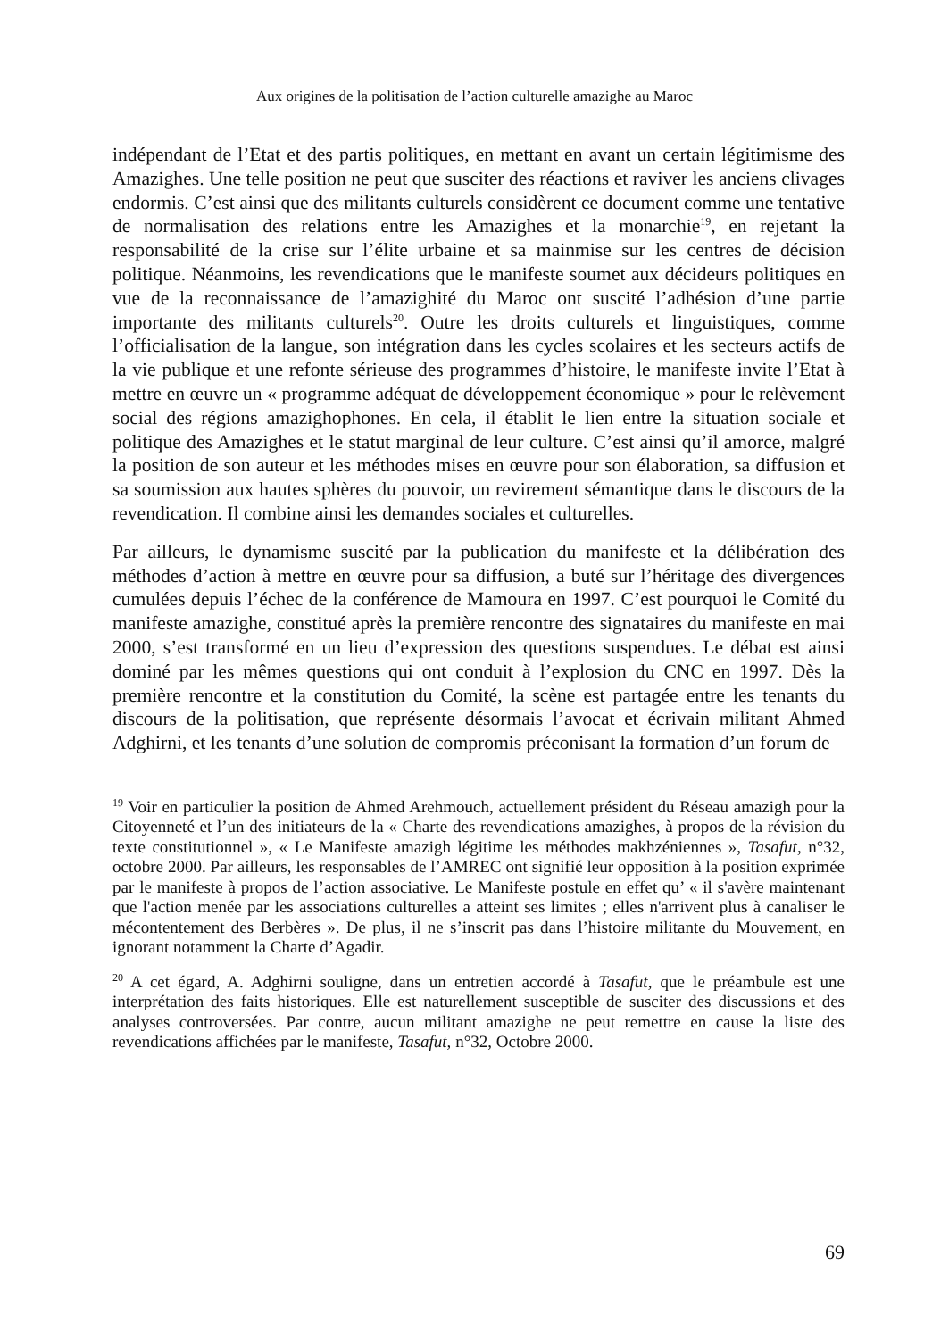Aux origines de la politisation de l’action culturelle amazighe au Maroc
indépendant de l’Etat et des partis politiques, en mettant en avant un certain légitimisme des Amazighes. Une telle position ne peut que susciter des réactions et raviver les anciens clivages endormis. C’est ainsi que des militants culturels considèrent ce document comme une tentative de normalisation des relations entre les Amazighes et la monarchie<sup>19</sup>, en rejetant la responsabilité de la crise sur l’élite urbaine et sa mainmise sur les centres de décision politique. Néanmoins, les revendications que le manifeste soumet aux décideurs politiques en vue de la reconnaissance de l’amazighité du Maroc ont suscité l’adhésion d’une partie importante des militants culturels<sup>20</sup>. Outre les droits culturels et linguistiques, comme l’officialisation de la langue, son intégration dans les cycles scolaires et les secteurs actifs de la vie publique et une refonte sérieuse des programmes d’histoire, le manifeste invite l’Etat à mettre en œuvre un « programme adéquat de développement économique » pour le relèvement social des régions amazighophones. En cela, il établit le lien entre la situation sociale et politique des Amazighes et le statut marginal de leur culture. C’est ainsi qu’il amorce, malgré la position de son auteur et les méthodes mises en œuvre pour son élaboration, sa diffusion et sa soumission aux hautes sphères du pouvoir, un revirement sémantique dans le discours de la revendication. Il combine ainsi les demandes sociales et culturelles.
Par ailleurs, le dynamisme suscité par la publication du manifeste et la délibération des méthodes d’action à mettre en œuvre pour sa diffusion, a buté sur l’héritage des divergences cumulées depuis l’échec de la conférence de Mamoura en 1997. C’est pourquoi le Comité du manifeste amazighe, constitué après la première rencontre des signataires du manifeste en mai 2000, s’est transformé en un lieu d’expression des questions suspendues. Le débat est ainsi dominé par les mêmes questions qui ont conduit à l’explosion du CNC en 1997. Dès la première rencontre et la constitution du Comité, la scène est partagée entre les tenants du discours de la politisation, que représente désormais l’avocat et écrivain militant Ahmed Adghirni, et les tenants d’une solution de compromis préconisant la formation d’un forum de
<sup>19</sup> Voir en particulier la position de Ahmed Arehmouch, actuellement président du Réseau amazigh pour la Citoyenneté et l’un des initiateurs de la « Charte des revendications amazighes, à propos de la révision du texte constitutionnel », « Le Manifeste amazigh légitime les méthodes makhzéniennes », Tasafut, n°32, octobre 2000. Par ailleurs, les responsables de l’AMREC ont signifié leur opposition à la position exprimée par le manifeste à propos de l’action associative. Le Manifeste postule en effet qu’ « il s'avère maintenant que l'action menée par les associations culturelles a atteint ses limites ; elles n'arrivent plus à canaliser le mécontentement des Berbères ». De plus, il ne s’inscrit pas dans l’histoire militante du Mouvement, en ignorant notamment la Charte d’Agadir.
<sup>20</sup> A cet égard, A. Adghirni souligne, dans un entretien accordé à Tasafut, que le préambule est une interprétation des faits historiques. Elle est naturellement susceptible de susciter des discussions et des analyses controversées. Par contre, aucun militant amazighe ne peut remettre en cause la liste des revendications affichées par le manifeste, Tasafut, n°32, Octobre 2000.
69